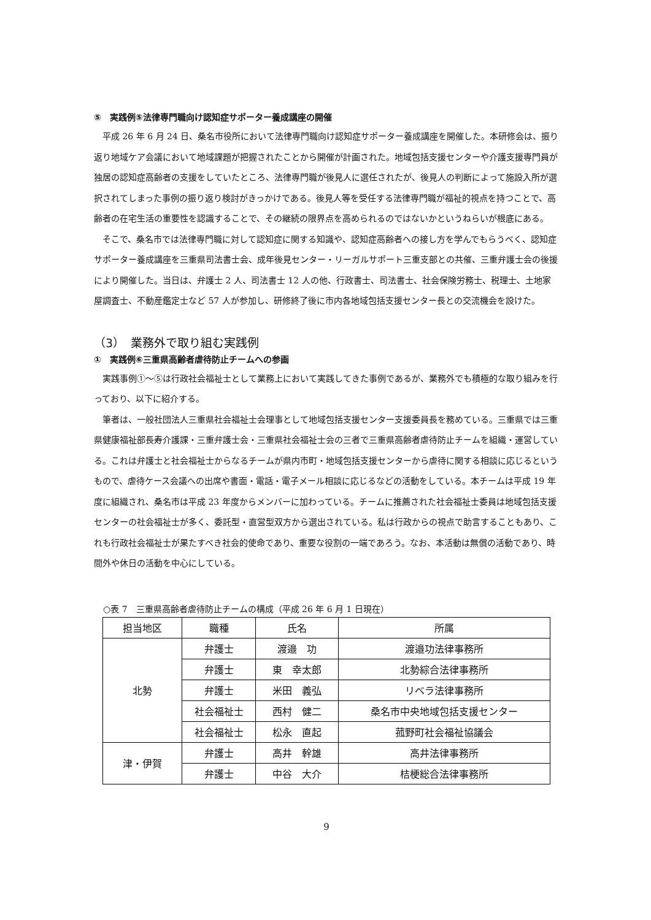⑤　実践例⑤法律専門職向け認知症サポーター養成講座の開催
平成 26 年 6 月 24 日、桑名市役所において法律専門職向け認知症サポーター養成講座を開催した。本研修会は、振り返り地域ケア会議において地域課題が把握されたことから開催が計画された。地域包括支援センターや介護支援専門員が独居の認知症高齢者の支援をしていたところ、法律専門職が後見人に選任されたが、後見人の判断によって施設入所が選択されてしまった事例の振り返り検討がきっかけである。後見人等を受任する法律専門職が福祉的視点を持つことで、高齢者の在宅生活の重要性を認識することで、その継続の限界点を高められるのではないかというねらいが根底にある。
そこで、桑名市では法律専門職に対して認知症に関する知識や、認知症高齢者への接し方を学んでもらうべく、認知症サポーター養成講座を三重県司法書士会、成年後見センター・リーガルサポート三重支部との共催、三重弁護士会の後援により開催した。当日は、弁護士 2 人、司法書士 12 人の他、行政書士、司法書士、社会保険労務士、税理士、土地家屋調査士、不動産鑑定士など 57 人が参加し、研修終了後に市内各地域包括支援センター長との交流機会を設けた。
（3）　業務外で取り組む実践例
①　実践例⑥三重県高齢者虐待防止チームへの参画
実践事例①～⑤は行政社会福祉士として業務上において実践してきた事例であるが、業務外でも積極的な取り組みを行っており、以下に紹介する。
筆者は、一般社団法人三重県社会福祉士会理事として地域包括支援センター支援委員長を務めている。三重県では三重県健康福祉部長寿介護課・三重弁護士会・三重県社会福祉士会の三者で三重県高齢者虐待防止チームを組織・運営している。これは弁護士と社会福祉士からなるチームが県内市町・地域包括支援センターから虐待に関する相談に応じるというもので、虐待ケース会議への出席や書面・電話・電子メール相談に応じるなどの活動をしている。本チームは平成 19 年度に組織され、桑名市は平成 23 年度からメンバーに加わっている。チームに推薦された社会福祉士委員は地域包括支援センターの社会福祉士が多く、委託型・直営型双方から選出されている。私は行政からの視点で助言することもあり、これも行政社会福祉士が果たすべき社会的使命であり、重要な役割の一端であろう。なお、本活動は無償の活動であり、時間外や休日の活動を中心にしている。
○表 7　三重県高齢者虐待防止チームの構成（平成 26 年 6 月 1 日現在）
| 担当地区 | 職種 | 氏名 | 所属 |
| --- | --- | --- | --- |
| 北勢 | 弁護士 | 渡邉 功 | 渡邉功法律事務所 |
| | 弁護士 | 東 幸太郎 | 北勢綜合法律事務所 |
| | 弁護士 | 米田 義弘 | リベラ法律事務所 |
| | 社会福祉士 | 西村 健二 | 桑名市中央地域包括支援センター |
| | 社会福祉士 | 松永 直起 | 菰野町社会福祉協議会 |
| 津・伊賀 | 弁護士 | 高井 幹雄 | 高井法律事務所 |
| | 弁護士 | 中谷 大介 | 桔梗総合法律事務所 |
9